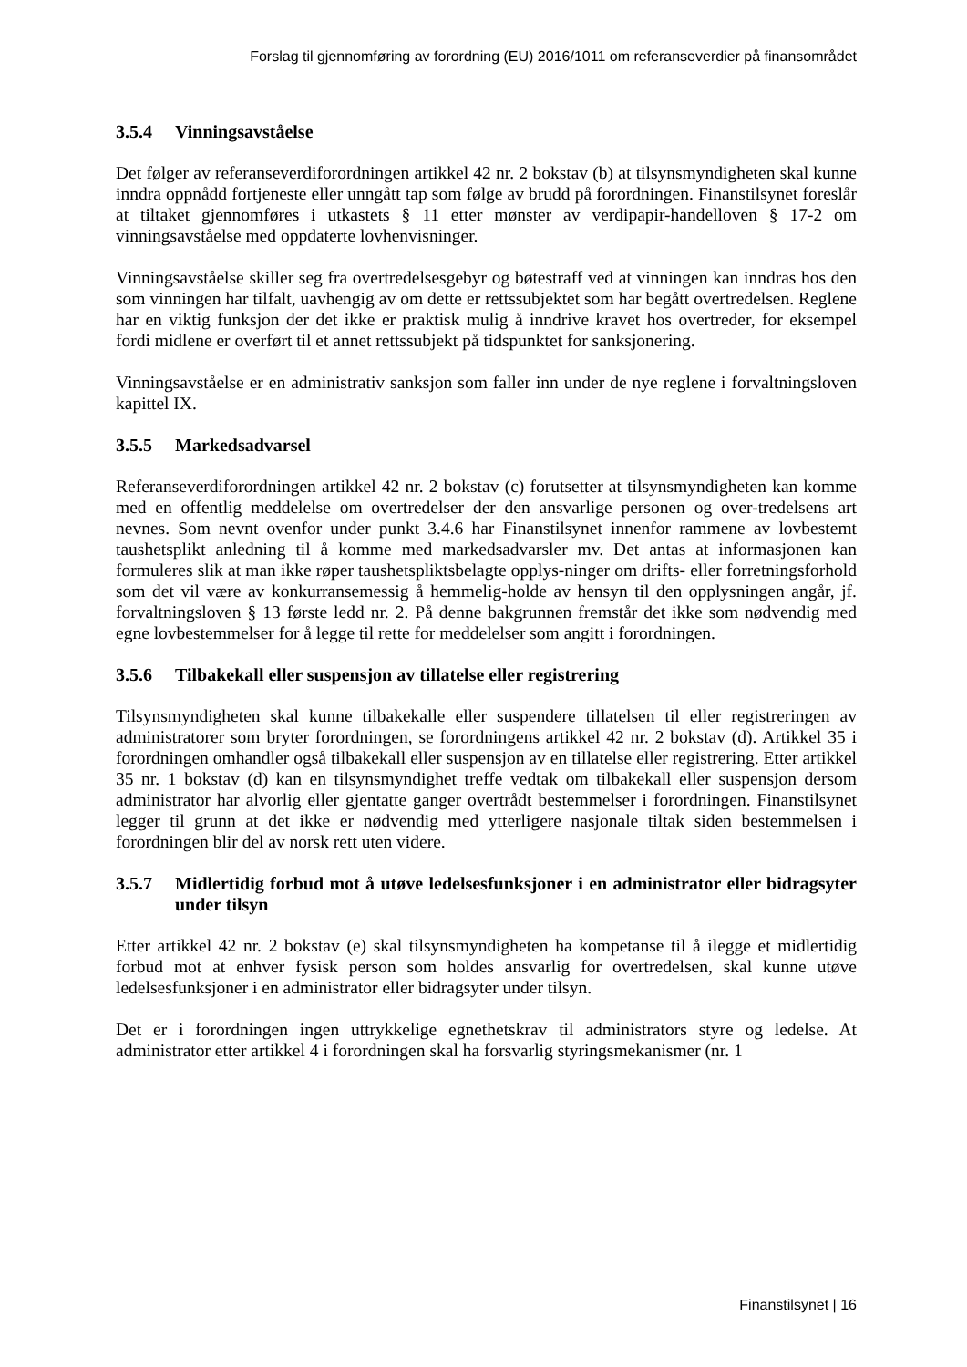Forslag til gjennomføring av forordning (EU) 2016/1011 om referanseverdier på finansområdet
3.5.4 Vinningsavståelse
Det følger av referanseverdiforordningen artikkel 42 nr. 2 bokstav (b) at tilsynsmyndigheten skal kunne inndra oppnådd fortjeneste eller unngått tap som følge av brudd på forordningen. Finanstilsynet foreslår at tiltaket gjennomføres i utkastets § 11 etter mønster av verdipapir-handelloven § 17-2 om vinningsavståelse med oppdaterte lovhenvisninger.
Vinningsavståelse skiller seg fra overtredelsesgebyr og bøtestraff ved at vinningen kan inndras hos den som vinningen har tilfalt, uavhengig av om dette er rettssubjektet som har begått overtredelsen. Reglene har en viktig funksjon der det ikke er praktisk mulig å inndrive kravet hos overtreder, for eksempel fordi midlene er overført til et annet rettssubjekt på tidspunktet for sanksjonering.
Vinningsavståelse er en administrativ sanksjon som faller inn under de nye reglene i forvaltningsloven kapittel IX.
3.5.5 Markedsadvarsel
Referanseverdiforordningen artikkel 42 nr. 2 bokstav (c) forutsetter at tilsynsmyndigheten kan komme med en offentlig meddelelse om overtredelser der den ansvarlige personen og over-tredelsens art nevnes. Som nevnt ovenfor under punkt 3.4.6 har Finanstilsynet innenfor rammene av lovbestemt taushetsplikt anledning til å komme med markedsadvarsler mv. Det antas at informasjonen kan formuleres slik at man ikke røper taushetspliktsbelagte opplys-ninger om drifts- eller forretningsforhold som det vil være av konkurransemessig å hemmelig-holde av hensyn til den opplysningen angår, jf. forvaltningsloven § 13 første ledd nr. 2. På denne bakgrunnen fremstår det ikke som nødvendig med egne lovbestemmelser for å legge til rette for meddelelser som angitt i forordningen.
3.5.6 Tilbakekall eller suspensjon av tillatelse eller registrering
Tilsynsmyndigheten skal kunne tilbakekalle eller suspendere tillatelsen til eller registreringen av administratorer som bryter forordningen, se forordningens artikkel 42 nr. 2 bokstav (d). Artikkel 35 i forordningen omhandler også tilbakekall eller suspensjon av en tillatelse eller registrering. Etter artikkel 35 nr. 1 bokstav (d) kan en tilsynsmyndighet treffe vedtak om tilbakekall eller suspensjon dersom administrator har alvorlig eller gjentatte ganger overtrådt bestemmelser i forordningen. Finanstilsynet legger til grunn at det ikke er nødvendig med ytterligere nasjonale tiltak siden bestemmelsen i forordningen blir del av norsk rett uten videre.
3.5.7 Midlertidig forbud mot å utøve ledelsesfunksjoner i en administrator eller bidragsyter under tilsyn
Etter artikkel 42 nr. 2 bokstav (e) skal tilsynsmyndigheten ha kompetanse til å ilegge et midlertidig forbud mot at enhver fysisk person som holdes ansvarlig for overtredelsen, skal kunne utøve ledelsesfunksjoner i en administrator eller bidragsyter under tilsyn.
Det er i forordningen ingen uttrykkelige egnethetskrav til administrators styre og ledelse. At administrator etter artikkel 4 i forordningen skal ha forsvarlig styringsmekanismer (nr. 1
Finanstilsynet | 16